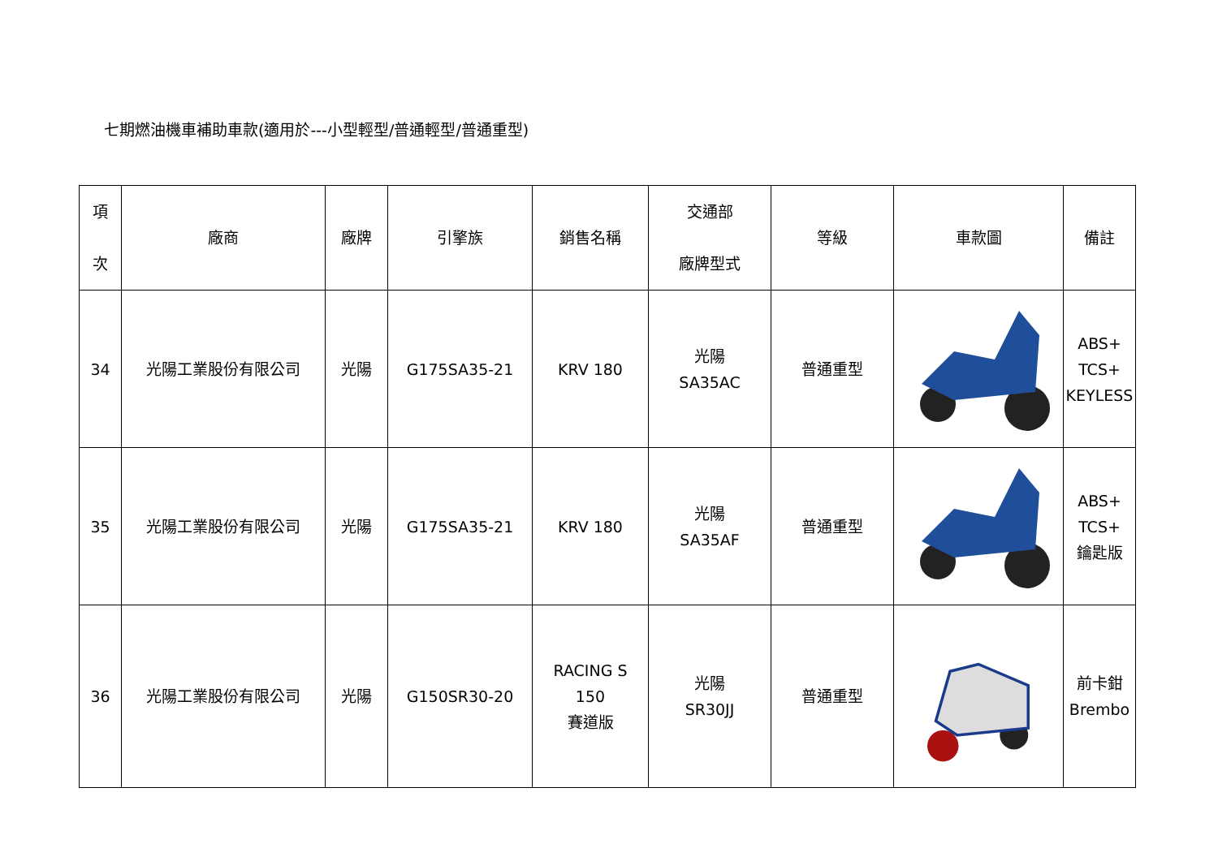七期燃油機車補助車款(適用於---小型輕型/普通輕型/普通重型)
| 項 次 | 廠商 | 廠牌 | 引擎族 | 銷售名稱 | 交通部 廠牌型式 | 等級 | 車款圖 | 備註 |
| --- | --- | --- | --- | --- | --- | --- | --- | --- |
| 34 | 光陽工業股份有限公司 | 光陽 | G175SA35-21 | KRV 180 | 光陽 SA35AC | 普通重型 | | ABS+ TCS+ KEYLESS |
| 35 | 光陽工業股份有限公司 | 光陽 | G175SA35-21 | KRV 180 | 光陽 SA35AF | 普通重型 | | ABS+ TCS+ 鑰匙版 |
| 36 | 光陽工業股份有限公司 | 光陽 | G150SR30-20 | RACING S 150 賽道版 | 光陽 SR30JJ | 普通重型 | | 前卡鉗 Brembo |